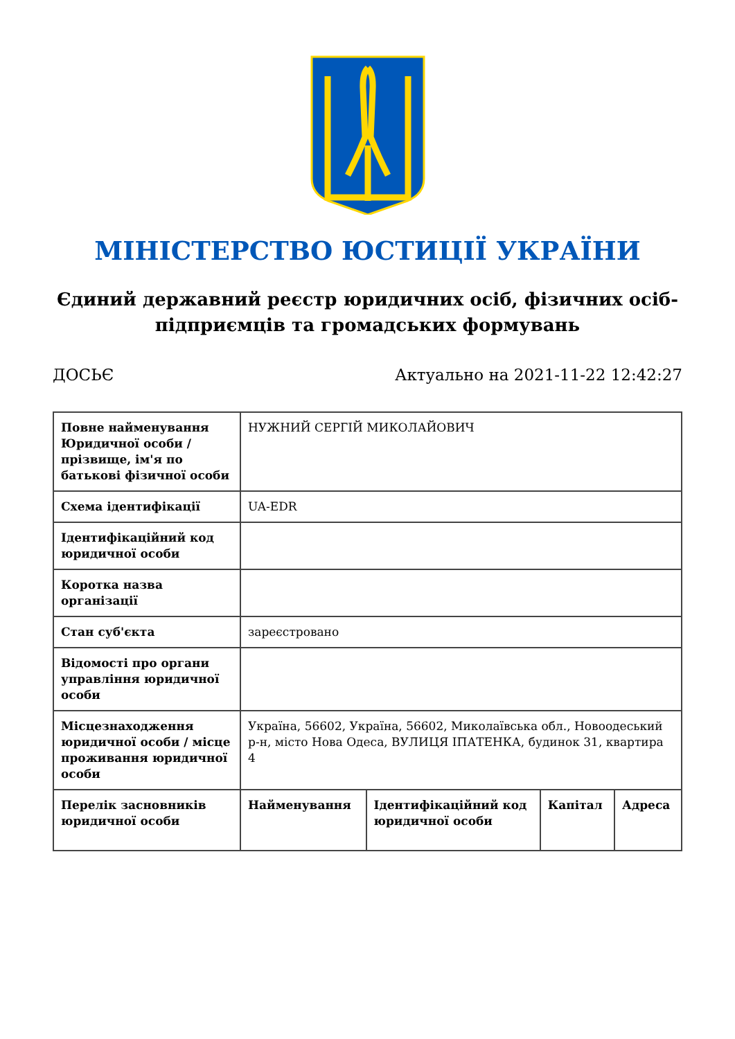МІНІСТЕРСТВО ЮСТИЦІЇ УКРАЇНИ
Єдиний державний реєстр юридичних осіб, фізичних осіб-
підприємців та громадських формувань
ДОСЬЄ Актуально на 2021-11-22 12:42:27
| Повне найменування Юридичної особи / прізвище, ім'я по батькові фізичної особи | НУЖНИЙ СЕРГІЙ МИКОЛАЙОВИЧ | | | |
| Схема ідентифікації | UA-EDR | | | |
| Ідентифікаційний код юридичної особи | | | | |
| Коротка назва організації | | | | |
| Стан суб'єкта | зареєстровано | | | |
| Відомості про органи управління юридичної особи | | | | |
| Місцезнаходження юридичної особи / місце проживання юридичної особи | Україна, 56602, Україна, 56602, Миколаївська обл., Новоодеський р-н, місто Нова Одеса, ВУЛИЦЯ ІПАТЕНКА, будинок 31, квартира 4 | | | |
| Перелік засновників юридичної особи | Найменування | Ідентифікаційний код юридичної особи | Капітал | Адреса |